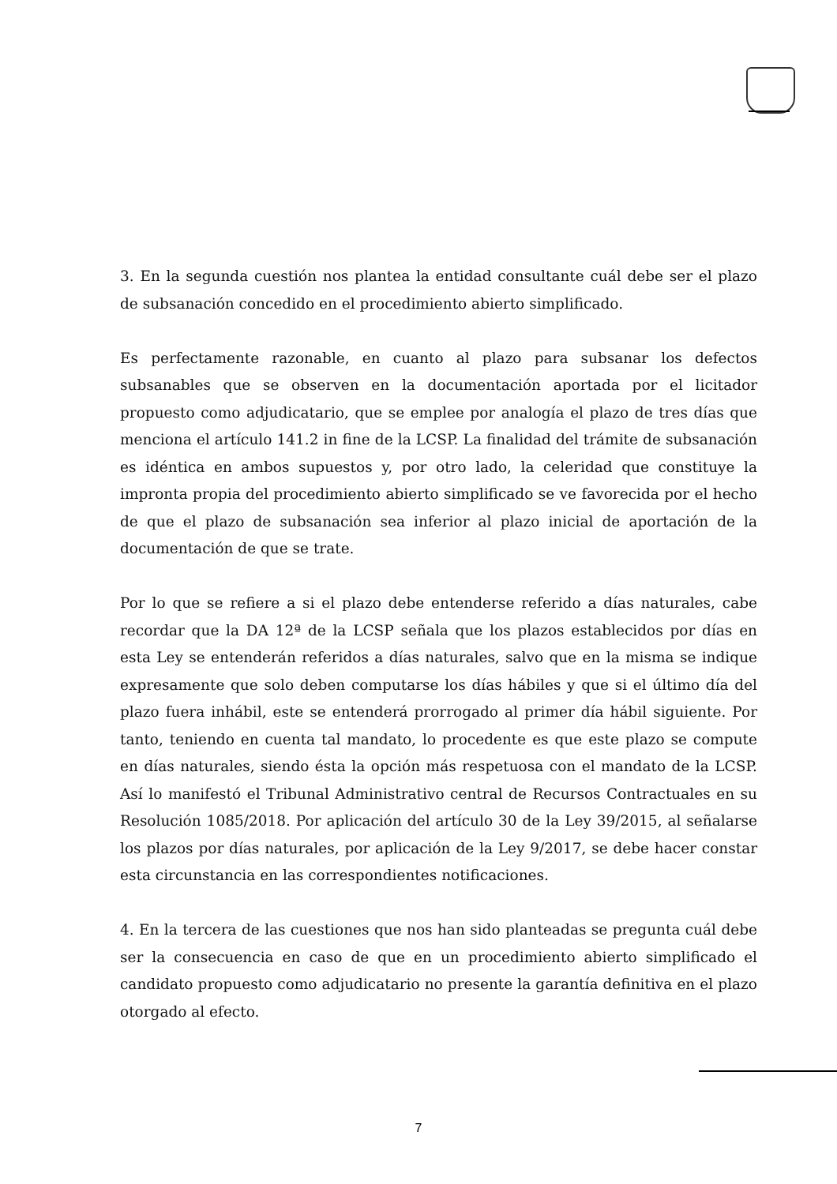3. En la segunda cuestión nos plantea la entidad consultante cuál debe ser el plazo de subsanación concedido en el procedimiento abierto simplificado.
Es perfectamente razonable, en cuanto al plazo para subsanar los defectos subsanables que se observen en la documentación aportada por el licitador propuesto como adjudicatario, que se emplee por analogía el plazo de tres días que menciona el artículo 141.2 in fine de la LCSP. La finalidad del trámite de subsanación es idéntica en ambos supuestos y, por otro lado, la celeridad que constituye la impronta propia del procedimiento abierto simplificado se ve favorecida por el hecho de que el plazo de subsanación sea inferior al plazo inicial de aportación de la documentación de que se trate.
Por lo que se refiere a si el plazo debe entenderse referido a días naturales, cabe recordar que la DA 12ª de la LCSP señala que los plazos establecidos por días en esta Ley se entenderán referidos a días naturales, salvo que en la misma se indique expresamente que solo deben computarse los días hábiles y que si el último día del plazo fuera inhábil, este se entenderá prorrogado al primer día hábil siguiente. Por tanto, teniendo en cuenta tal mandato, lo procedente es que este plazo se compute en días naturales, siendo ésta la opción más respetuosa con el mandato de la LCSP. Así lo manifestó el Tribunal Administrativo central de Recursos Contractuales en su Resolución 1085/2018. Por aplicación del artículo 30 de la Ley 39/2015, al señalarse los plazos por días naturales, por aplicación de la Ley 9/2017, se debe hacer constar esta circunstancia en las correspondientes notificaciones.
4. En la tercera de las cuestiones que nos han sido planteadas se pregunta cuál debe ser la consecuencia en caso de que en un procedimiento abierto simplificado el candidato propuesto como adjudicatario no presente la garantía definitiva en el plazo otorgado al efecto.
7